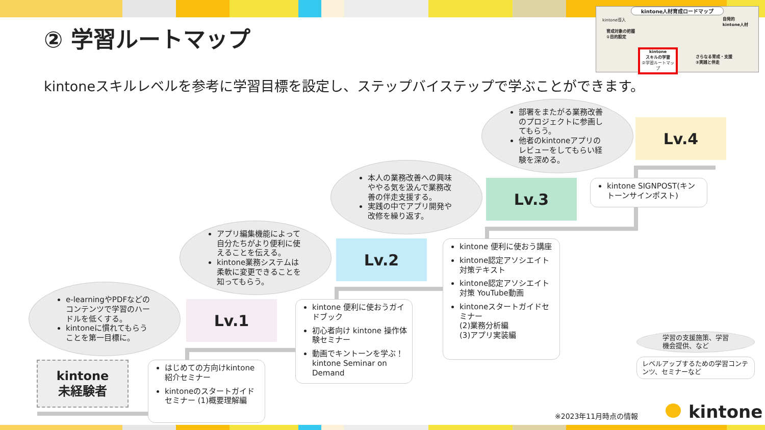② 学習ルートマップ
kintone人材育成ロードマップ
kintone導入
育成対象の把握
①目的設定
自発的
kintone人材
kintone
スキルの学習
②学習ルートマップ
さらなる育成・支援
③実践と伴走
kintoneスキルレベルを参考に学習目標を設定し、ステップバイステップで学ぶことができます。
e-learningやPDFなどのコンテンツで学習のハードルを低くする。
kintoneに慣れてもらうことを第一目標に。
アプリ編集機能によって自分たちがより便利に使えることを伝える。
kintone業務システムは柔軟に変更できることを知ってもらう。
本人の業務改善への興味ややる気を汲んで業務改善の伴走支援する。
実践の中でアプリ開発や改修を繰り返す。
部署をまたがる業務改善のプロジェクトに参画してもらう。
他者のkintoneアプリのレビューをしてもらい経験を深める。
Lv.1
Lv.2
Lv.3
Lv.4
kintone
未経験者
はじめての方向けkintone紹介セミナー
kintoneのスタートガイドセミナー (1)概要理解編
kintone 便利に使おうガイドブック
初心者向け kintone 操作体験セミナー
動画でキントーンを学ぶ！kintone Seminar on Demand
kintone 便利に使おう講座
kintone認定アソシエイト対策テキスト
kintone認定アソシエイト対策 YouTube動画
kintoneスタートガイドセミナー
(2)業務分析編
(3)アプリ実装編
kintone SIGNPOST(キントーンサインポスト)
学習の支援施策、学習機会提供、など
レベルアップするための学習コンテンツ、セミナーなど
※2023年11月時点の情報 kintone